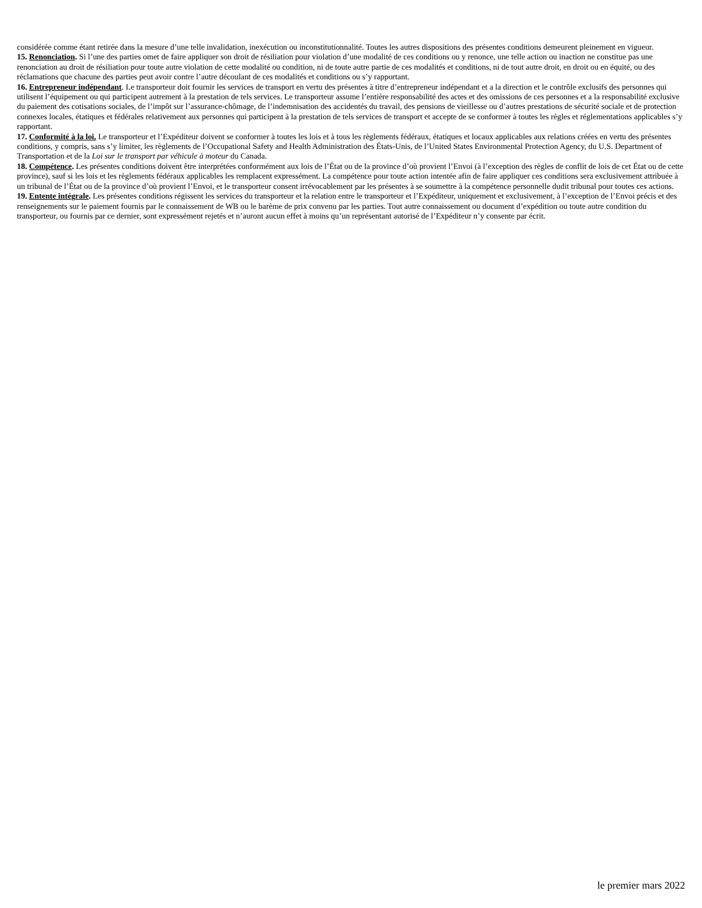considérée comme étant retirée dans la mesure d’une telle invalidation, inexécution ou inconstitutionnalité. Toutes les autres dispositions des présentes conditions demeurent pleinement en vigueur.
15. Renonciation. Si l’une des parties omet de faire appliquer son droit de résiliation pour violation d’une modalité de ces conditions ou y renonce, une telle action ou inaction ne constitue pas une renonciation au droit de résiliation pour toute autre violation de cette modalité ou condition, ni de toute autre partie de ces modalités et conditions, ni de tout autre droit, en droit ou en équité, ou des réclamations que chacune des parties peut avoir contre l’autre découlant de ces modalités et conditions ou s’y rapportant.
16. Entrepreneur indépendant. Le transporteur doit fournir les services de transport en vertu des présentes à titre d’entrepreneur indépendant et a la direction et le contrôle exclusifs des personnes qui utilisent l’équipement ou qui participent autrement à la prestation de tels services. Le transporteur assume l’entière responsabilité des actes et des omissions de ces personnes et a la responsabilité exclusive du paiement des cotisations sociales, de l’impôt sur l’assurance-chômage, de l’indemnisation des accidentés du travail, des pensions de vieillesse ou d’autres prestations de sécurité sociale et de protection connexes locales, étatiques et fédérales relativement aux personnes qui participent à la prestation de tels services de transport et accepte de se conformer à toutes les règles et réglementations applicables s’y rapportant.
17. Conformité à la loi. Le transporteur et l’Expéditeur doivent se conformer à toutes les lois et à tous les règlements fédéraux, étatiques et locaux applicables aux relations créées en vertu des présentes conditions, y compris, sans s’y limiter, les règlements de l’Occupational Safety and Health Administration des États-Unis, de l’United States Environmental Protection Agency, du U.S. Department of Transportation et de la Loi sur le transport par véhicule à moteur du Canada.
18. Compétence. Les présentes conditions doivent être interprétées conformément aux lois de l’État ou de la province d’où provient l’Envoi (à l’exception des règles de conflit de lois de cet État ou de cette province), sauf si les lois et les règlements fédéraux applicables les remplacent expressément. La compétence pour toute action intentée afin de faire appliquer ces conditions sera exclusivement attribuée à un tribunal de l’État ou de la province d’où provient l’Envoi, et le transporteur consent irrévocablement par les présentes à se soumettre à la compétence personnelle dudit tribunal pour toutes ces actions.
19. Entente intégrale. Les présentes conditions régissent les services du transporteur et la relation entre le transporteur et l’Expéditeur, uniquement et exclusivement, à l’exception de l’Envoi précis et des renseignements sur le paiement fournis par le connaissement de WB ou le barème de prix convenu par les parties. Tout autre connaissement ou document d’expédition ou toute autre condition du transporteur, ou fournis par ce dernier, sont expressément rejetés et n’auront aucun effet à moins qu’un représentant autorisé de l’Expéditeur n’y consente par écrit.
le premier mars 2022